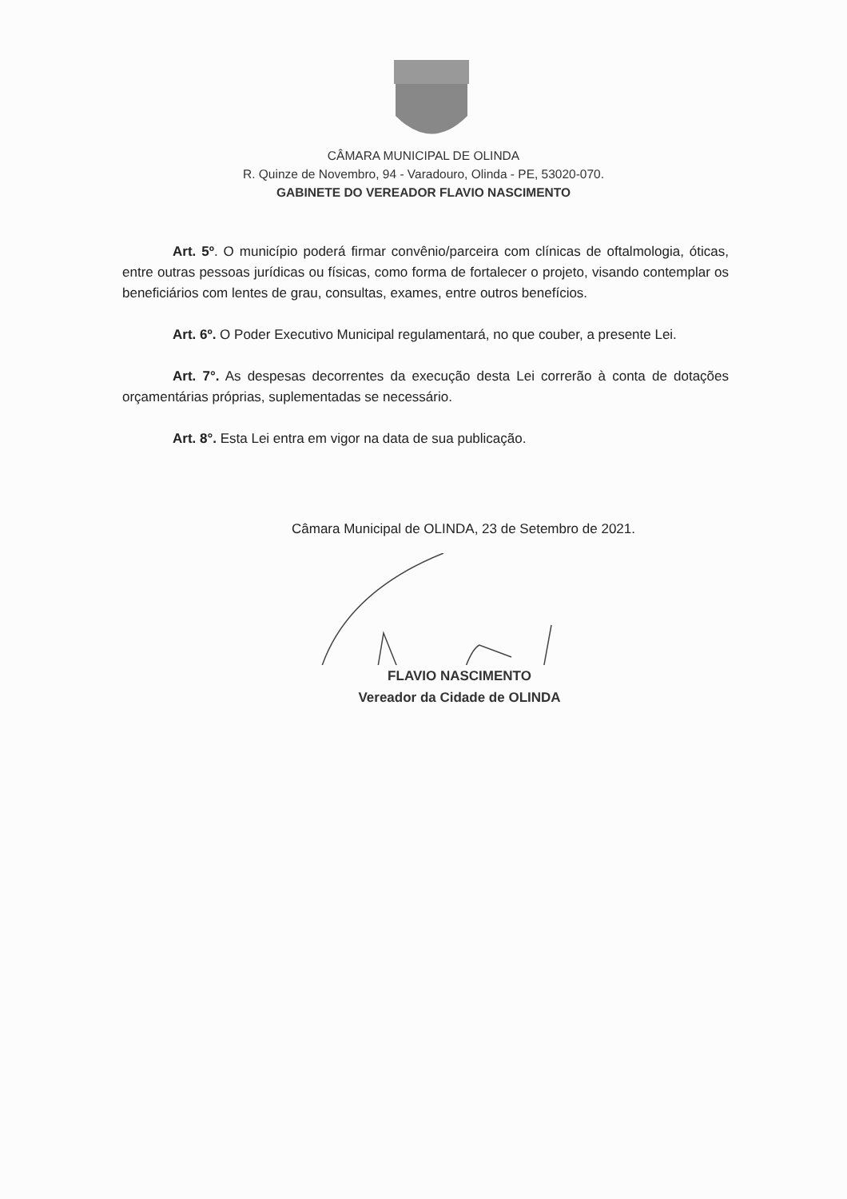CÂMARA MUNICIPAL DE OLINDA
R. Quinze de Novembro, 94 - Varadouro, Olinda - PE, 53020-070.
GABINETE DO VEREADOR FLAVIO NASCIMENTO
Art. 5º. O município poderá firmar convênio/parceira com clínicas de oftalmologia, óticas, entre outras pessoas jurídicas ou físicas, como forma de fortalecer o projeto, visando contemplar os beneficiários com lentes de grau, consultas, exames, entre outros benefícios.
Art. 6º. O Poder Executivo Municipal regulamentará, no que couber, a presente Lei.
Art. 7°. As despesas decorrentes da execução desta Lei correrão à conta de dotações orçamentárias próprias, suplementadas se necessário.
Art. 8°. Esta Lei entra em vigor na data de sua publicação.
Câmara Municipal de OLINDA, 23 de Setembro de 2021.
FLAVIO NASCIMENTO
Vereador da Cidade de OLINDA